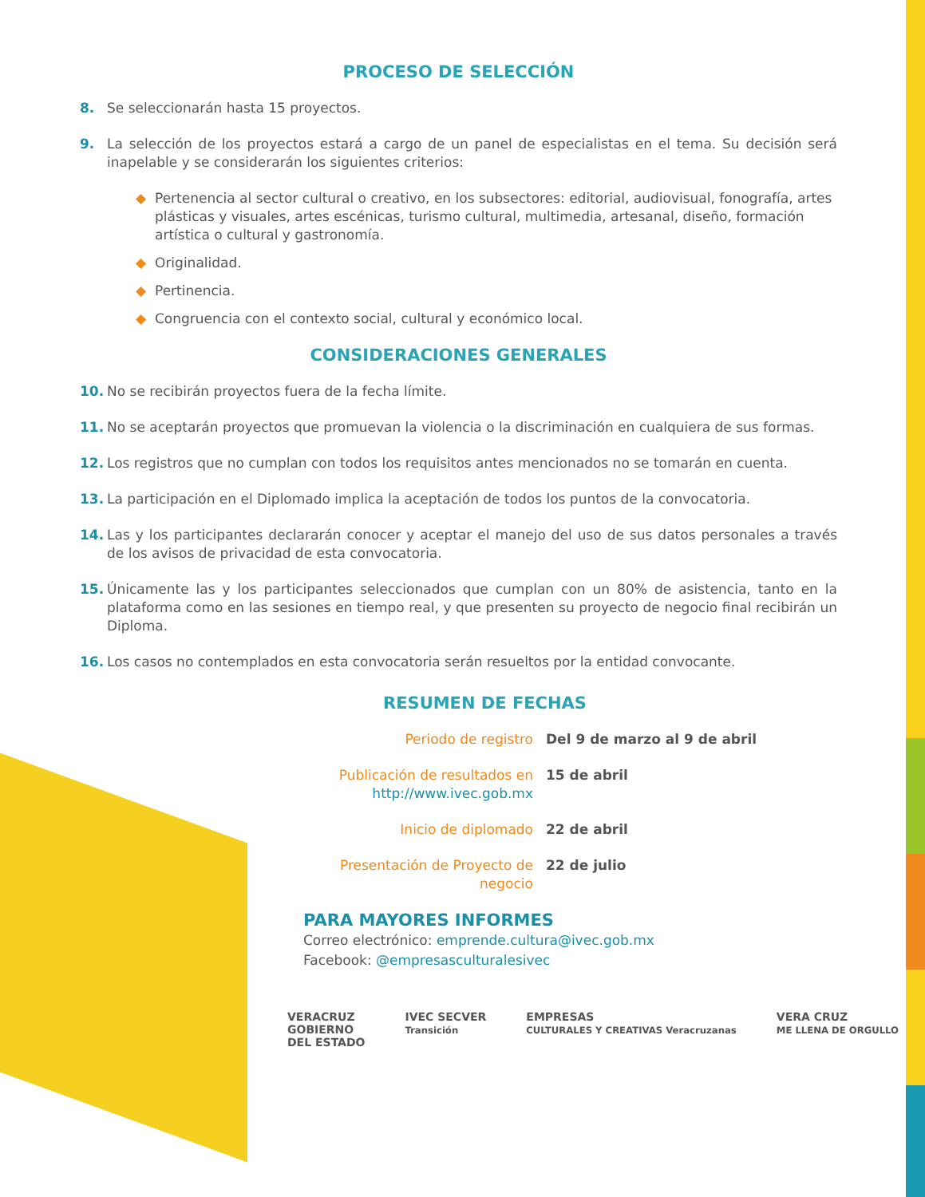PROCESO DE SELECCIÓN
8. Se seleccionarán hasta 15 proyectos.
9. La selección de los proyectos estará a cargo de un panel de especialistas en el tema. Su decisión será inapelable y se considerarán los siguientes criterios:
◆ Pertenencia al sector cultural o creativo, en los subsectores: editorial, audiovisual, fonografía, artes plásticas y visuales, artes escénicas, turismo cultural, multimedia, artesanal, diseño, formación artística o cultural y gastronomía.
◆ Originalidad.
◆ Pertinencia.
◆ Congruencia con el contexto social, cultural y económico local.
CONSIDERACIONES GENERALES
10. No se recibirán proyectos fuera de la fecha límite.
11. No se aceptarán proyectos que promuevan la violencia o la discriminación en cualquiera de sus formas.
12. Los registros que no cumplan con todos los requisitos antes mencionados no se tomarán en cuenta.
13. La participación en el Diplomado implica la aceptación de todos los puntos de la convocatoria.
14. Las y los participantes declararán conocer y aceptar el manejo del uso de sus datos personales a través de los avisos de privacidad de esta convocatoria.
15. Únicamente las y los participantes seleccionados que cumplan con un 80% de asistencia, tanto en la plataforma como en las sesiones en tiempo real, y que presenten su proyecto de negocio final recibirán un Diploma.
16. Los casos no contemplados en esta convocatoria serán resueltos por la entidad convocante.
RESUMEN DE FECHAS
| Periodo de registro | Del 9 de marzo al 9 de abril |
| Publicación de resultados en http://www.ivec.gob.mx | 15 de abril |
| Inicio de diplomado | 22 de abril |
| Presentación de Proyecto de negocio | 22 de julio |
PARA MAYORES INFORMES
Correo electrónico: emprende.cultura@ivec.gob.mx
Facebook: @empresasculturalesivec
VERACRUZ
GOBIERNO
DEL ESTADO
IVEC SECVER
Transición
EMPRESAS
CULTURALES Y CREATIVAS Veracruzanas
VERA CRUZ
ME LLENA DE ORGULLO